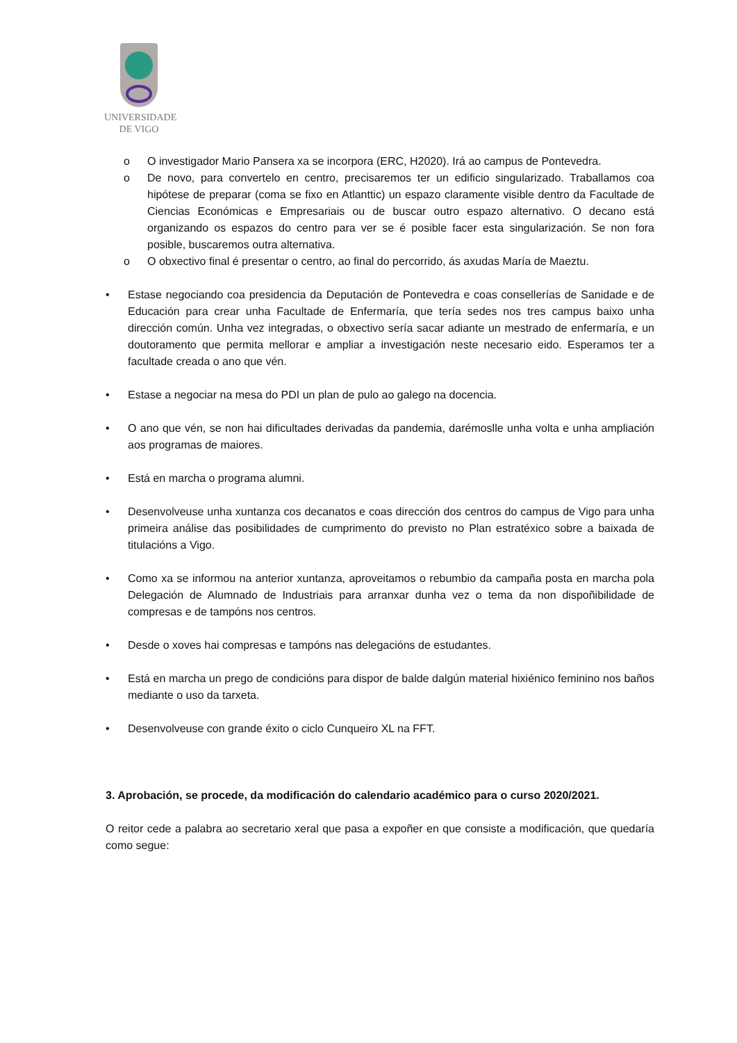UNIVERSIDADE
DE VIGO
o O investigador Mario Pansera xa se incorpora (ERC, H2020). Irá ao campus de Pontevedra.
o De novo, para convertelo en centro, precisaremos ter un edificio singularizado. Traballamos coa hipótese de preparar (coma se fixo en Atlanttic) un espazo claramente visible dentro da Facultade de Ciencias Económicas e Empresariais ou de buscar outro espazo alternativo. O decano está organizando os espazos do centro para ver se é posible facer esta singularización. Se non fora posible, buscaremos outra alternativa.
o O obxectivo final é presentar o centro, ao final do percorrido, ás axudas María de Maeztu.
• Estase negociando coa presidencia da Deputación de Pontevedra e coas consellerías de Sanidade e de Educación para crear unha Facultade de Enfermaría, que tería sedes nos tres campus baixo unha dirección común. Unha vez integradas, o obxectivo sería sacar adiante un mestrado de enfermaría, e un doutoramento que permita mellorar e ampliar a investigación neste necesario eido. Esperamos ter a facultade creada o ano que vén.
• Estase a negociar na mesa do PDI un plan de pulo ao galego na docencia.
• O ano que vén, se non hai dificultades derivadas da pandemia, darémoslle unha volta e unha ampliación aos programas de maiores.
• Está en marcha o programa alumni.
• Desenvolveuse unha xuntanza cos decanatos e coas dirección dos centros do campus de Vigo para unha primeira análise das posibilidades de cumprimento do previsto no Plan estratéxico sobre a baixada de titulacións a Vigo.
• Como xa se informou na anterior xuntanza, aproveitamos o rebumbio da campaña posta en marcha pola Delegación de Alumnado de Industriais para arranxar dunha vez o tema da non dispoñibilidade de compresas e de tampóns nos centros.
• Desde o xoves hai compresas e tampóns nas delegacións de estudantes.
• Está en marcha un prego de condicións para dispor de balde dalgún material hixiénico feminino nos baños mediante o uso da tarxeta.
• Desenvolveuse con grande éxito o ciclo Cunqueiro XL na FFT.
3. Aprobación, se procede, da modificación do calendario académico para o curso 2020/2021.
O reitor cede a palabra ao secretario xeral que pasa a expoñer en que consiste a modificación, que quedaría como segue: